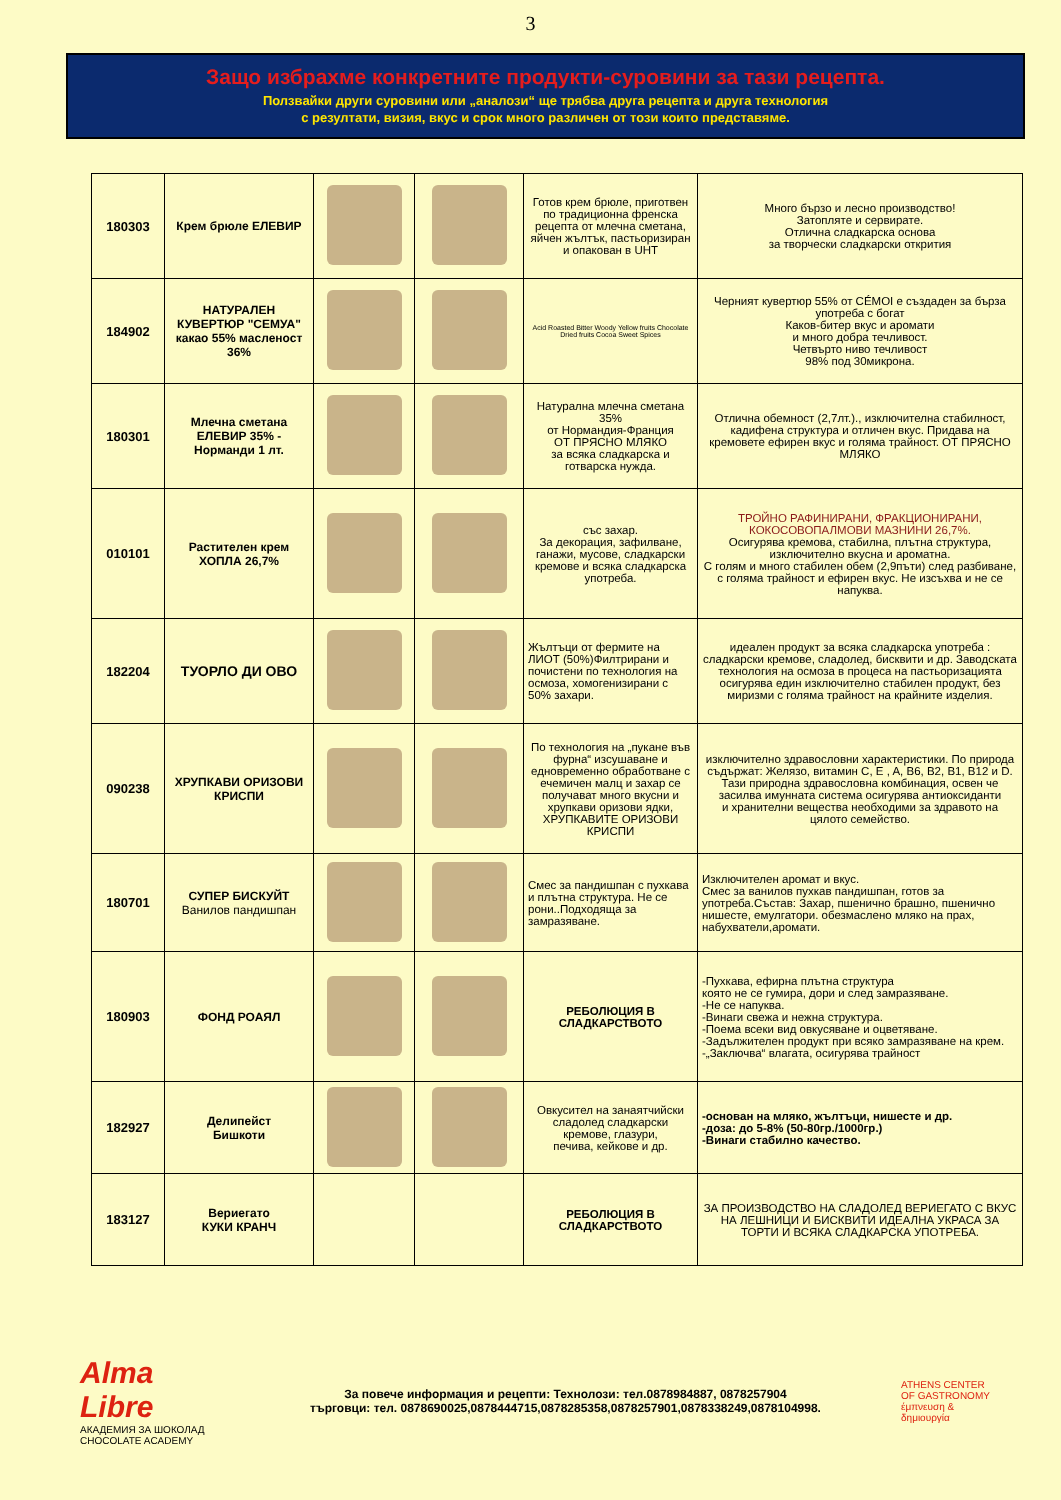3
Защо избрахме конкретните продукти-суровини за тази рецепта.
Ползвайки други суровини или „аналози“ ще трябва друга рецепта и друга технология
с резултати, визия, вкус и срок много различен от този които представяме.
| 180303 | Крем брюле ЕЛЕВИР | | | Готов крем брюле, приготвен по традиционна френска рецепта от млечна сметана, яйчен жълтък, пастьоризиран и опакован в UHT | Много бързо и лесно производство! Затопляте и сервирате. Отлична сладкарска основа за творчески сладкарски открития |
| 184902 | НАТУРАЛЕН КУВЕРТЮР "СЕМУА" какао 55% масленост 36% | | | Acid Roasted Bitter Woody Yellow fruits Chocolate Dried fruits Cocoa Sweet Spices | Черният кувертюр 55% от CÉMOI е създаден за бърза употреба с богат Каков-битер вкус и аромати и много добра течливост. Четвърто ниво течливост 98% под 30микрона. |
| 180301 | Млечна сметана ЕЛЕВИР 35% - Норманди 1 лт. | | | Натурална млечна сметана 35% от Нормандия-Франция ОТ ПРЯСНО МЛЯКО за всяка сладкарска и готварска нужда. | Отлична обемност (2,7лт.)., изключителна стабилност, кадифена структура и отличен вкус. Придава на кремовете ефирен вкус и голяма трайност. ОТ ПРЯСНО МЛЯКО |
| 010101 | Растителен крем ХОПЛА 26,7% | | | със захар. За декорация, зафилване, ганажи, мусове, сладкарски кремове и всяка сладкарска употреба. | ТРОЙНО РАФИНИРАНИ, ФРАКЦИОНИРАНИ, КОКОСОВОПАЛМОВИ МАЗНИНИ 26,7%. Осигурява кремова, стабилна, плътна структура, изключително вкусна и ароматна. С голям и много стабилен обем (2,9пъти) след разбиване, с голяма трайност и ефирен вкус. Не изсъхва и не се напуква. |
| 182204 | ТУОРЛО ДИ ОВО | | | Жълтъци от фермите на ЛИОТ (50%)Филтрирани и почистени по технология на осмоза, хомогенизирани с 50% захари. | идеален продукт за всяка сладкарска употреба : сладкарски кремове, сладолед, бисквити и др. Заводската технология на осмоза в процеса на пастьоризацията осигурява един изключително стабилен продукт, без миризми с голяма трайност на крайните изделия. |
| 090238 | ХРУПКАВИ ОРИЗОВИ КРИСПИ | | | По технология на „пукане във фурна“ изсушаване и едновременно обработване с ечемичен малц и захар се получават много вкусни и хрупкави оризови ядки, ХРУПКАВИТЕ ОРИЗОВИ КРИСПИ | изключително здравословни характеристики. По природа съдържат: Желязо, витамин C, E , A, B6, B2, B1, B12 и D. Тази природна здравословна комбинация, освен че засилва имунната система осигурява антиоксиданти и хранителни вещества необходими за здравото на цялото семейство. |
| 180701 | СУПЕР БИСКУЙТ Ванилов пандишпан | | | Смес за пандишпан с пухкава и плътна структура. Не се рони..Подходяща за замразяване. | Изключителен аромат и вкус. Смес за ванилов пухкав пандишпан, готов за употреба.Състав: Захар, пшенично брашно, пшенично нишесте, емулгатори. обезмаслено мляко на прах, набухватели,аромати. |
| 180903 | ФОНД РОАЯЛ | | | РЕБОЛЮЦИЯ В СЛАДКАРСТВОТО | -Пухкава, ефирна плътна структура която не се гумира, дори и след замразяване. -Не се напуква. -Винаги свежа и нежна структура. -Поема всеки вид овкусяване и оцветяване. -Задължителен продукт при всяко замразяване на крем. -„Заключва“ влагата, осигурява трайност |
| 182927 | Делипейст Бишкоти | | | Овкусител на занаятчийски сладолед сладкарски кремове, глазури, печива, кейкове и др. | -основан на мляко, жълтъци, нишесте и др. -доза: до 5-8% (50-80гр./1000гр.) -Винаги стабилно качество. |
| 183127 | Вериегато КУКИ КРАНЧ | | | РЕБОЛЮЦИЯ В СЛАДКАРСТВОТО | ЗА ПРОИЗВОДСТВО НА СЛАДОЛЕД ВЕРИЕГАТО С ВКУС НА ЛЕШНИЦИ И БИСКВИТИ ИДЕАЛНА УКРАСА ЗА ТОРТИ И ВСЯКА СЛАДКАРСКА УПОТРЕБА. |
Alma Libre
АКАДЕМИЯ ЗА ШОКОЛАД
CHOCOLATE ACADEMY
За повече информация и рецепти: Технолози: тел.0878984887, 0878257904
търговци: тел. 0878690025,0878444715,0878285358,0878257901,0878338249,0878104998.
ATHENS CENTER OF GASTRONOMY
έμπνευση & δημιουργία